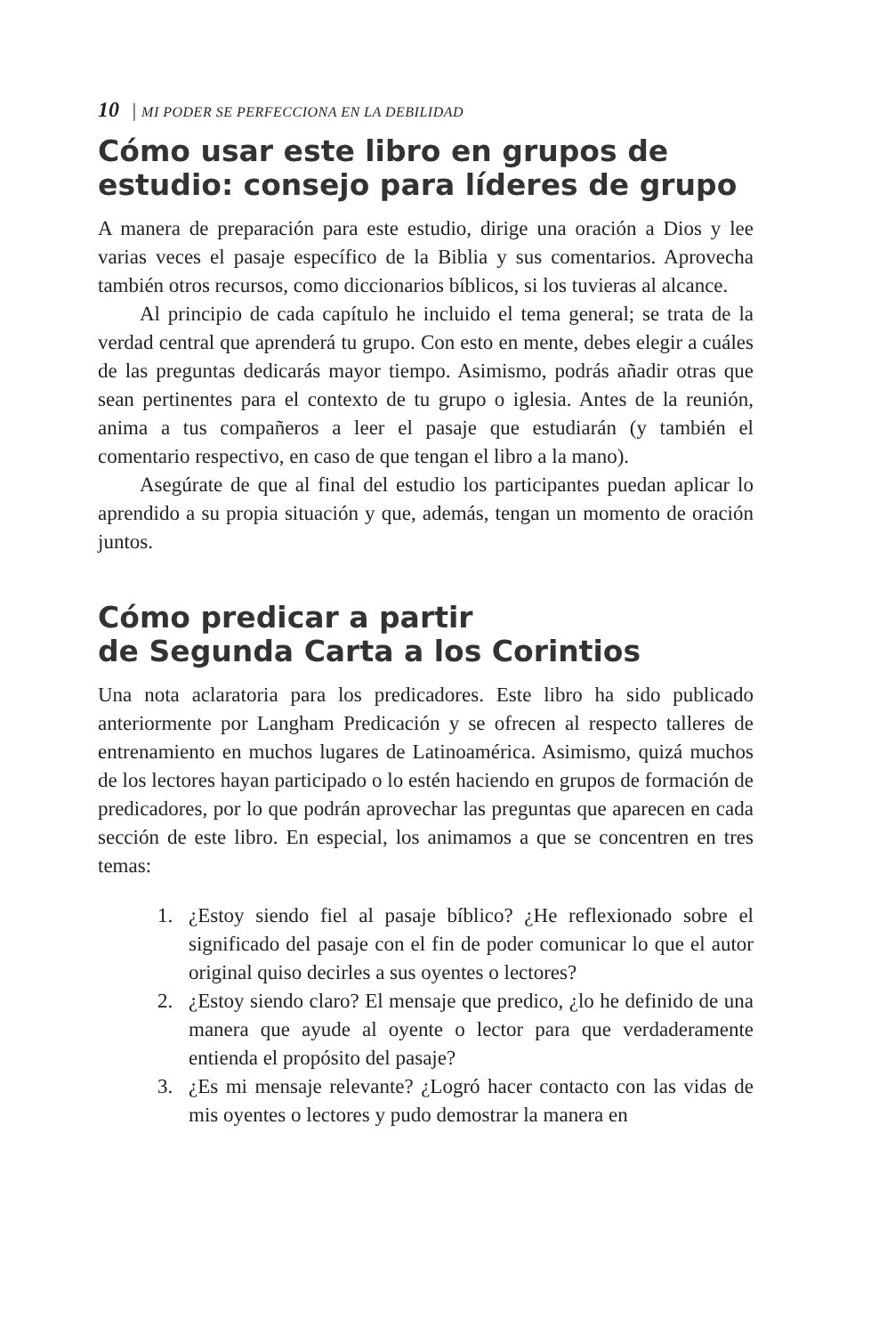10 | MI PODER SE PERFECCIONA EN LA DEBILIDAD
Cómo usar este libro en grupos de estudio: consejo para líderes de grupo
A manera de preparación para este estudio, dirige una oración a Dios y lee varias veces el pasaje específico de la Biblia y sus comentarios. Aprovecha también otros recursos, como diccionarios bíblicos, si los tuvieras al alcance.
Al principio de cada capítulo he incluido el tema general; se trata de la verdad central que aprenderá tu grupo. Con esto en mente, debes elegir a cuáles de las preguntas dedicarás mayor tiempo. Asimismo, podrás añadir otras que sean pertinentes para el contexto de tu grupo o iglesia. Antes de la reunión, anima a tus compañeros a leer el pasaje que estudiarán (y también el comentario respectivo, en caso de que tengan el libro a la mano).
Asegúrate de que al final del estudio los participantes puedan aplicar lo aprendido a su propia situación y que, además, tengan un momento de oración juntos.
Cómo predicar a partir
de Segunda Carta a los Corintios
Una nota aclaratoria para los predicadores. Este libro ha sido publicado anteriormente por Langham Predicación y se ofrecen al respecto talleres de entrenamiento en muchos lugares de Latinoamérica. Asimismo, quizá muchos de los lectores hayan participado o lo estén haciendo en grupos de formación de predicadores, por lo que podrán aprovechar las preguntas que aparecen en cada sección de este libro. En especial, los animamos a que se concentren en tres temas:
1. ¿Estoy siendo fiel al pasaje bíblico? ¿He reflexionado sobre el significado del pasaje con el fin de poder comunicar lo que el autor original quiso decirles a sus oyentes o lectores?
2. ¿Estoy siendo claro? El mensaje que predico, ¿lo he definido de una manera que ayude al oyente o lector para que verdaderamente entienda el propósito del pasaje?
3. ¿Es mi mensaje relevante? ¿Logró hacer contacto con las vidas de mis oyentes o lectores y pudo demostrar la manera en